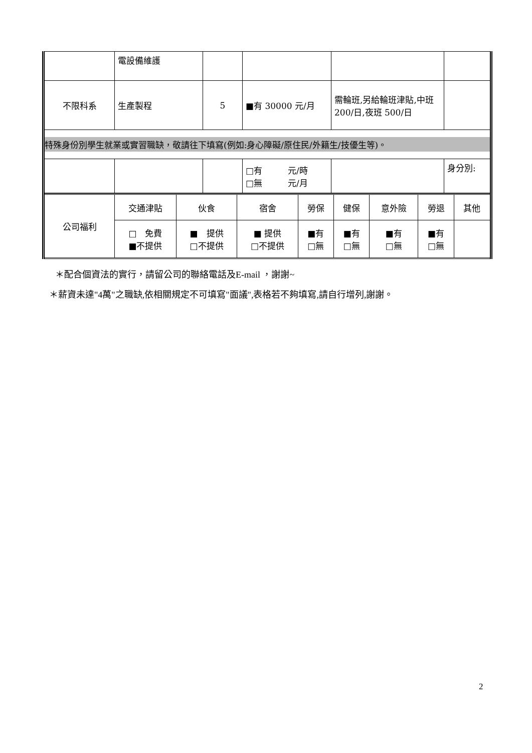| | 電設備維護 | | | | |
| 不限科系 | 生產製程 | 5 | ■有 30000 元/月 | 需輪班,另給輪班津貼,中班 200/日,夜班 500/日 | |
| 特殊身份別學生就業或實習職缺，敬請往下填寫(例如:身心障礙/原住民/外籍生/技優生等)。 | | | | | |
| | | | □有 元/時 □無 元/月 | | 身分別: |
| 公司福利 | 交通津貼 | 伙食 | 宿舍 | 勞保 | 健保 | 意外險 | 勞退 | 其他 |
| | □ 免費 ■不提供 | ■ 提供 □不提供 | ■ 提供 □不提供 | ■有 □無 | ■有 □無 | ■有 □無 | ■有 □無 | |
＊配合個資法的實行，請留公司的聯絡電話及E-mail ，謝謝~
＊薪資未達"4萬"之職缺,依相關規定不可填寫"面議",表格若不夠填寫,請自行增列,謝謝。
2